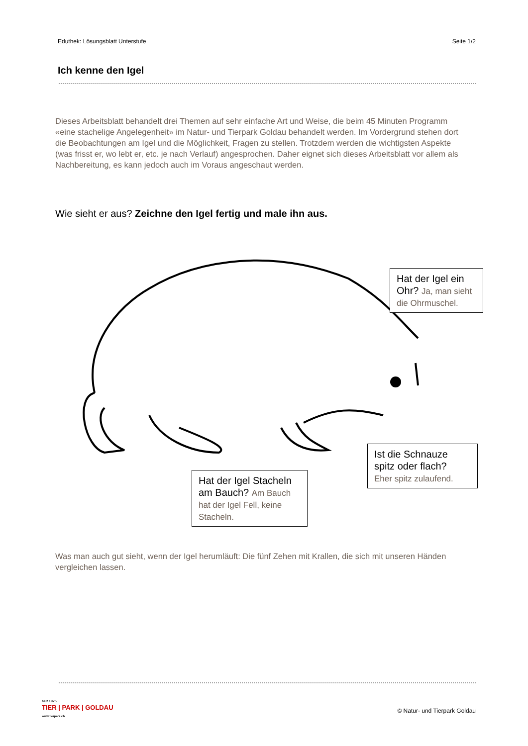Eduthek: Lösungsblatt Unterstufe Seite 1/2
Ich kenne den Igel
Dieses Arbeitsblatt behandelt drei Themen auf sehr einfache Art und Weise, die beim 45 Minuten Programm «eine stachelige Angelegenheit» im Natur- und Tierpark Goldau behandelt werden. Im Vordergrund stehen dort die Beobachtungen am Igel und die Möglichkeit, Fragen zu stellen. Trotzdem werden die wichtigsten Aspekte (was frisst er, wo lebt er, etc. je nach Verlauf) angesprochen. Daher eignet sich dieses Arbeitsblatt vor allem als Nachbereitung, es kann jedoch auch im Voraus angeschaut werden.
Wie sieht er aus? Zeichne den Igel fertig und male ihn aus.
Hat der Igel ein Ohr? Ja, man sieht die Ohrmuschel.
Ist die Schnauze spitz oder flach?
Eher spitz zulaufend.
Hat der Igel Stacheln am Bauch? Am Bauch hat der Igel Fell, keine Stacheln.
Was man auch gut sieht, wenn der Igel herumläuft: Die fünf Zehen mit Krallen, die sich mit unseren Händen vergleichen lassen.
seit 1925
TIER | PARK | GOLDAU
www.tierpark.ch
© Natur- und Tierpark Goldau